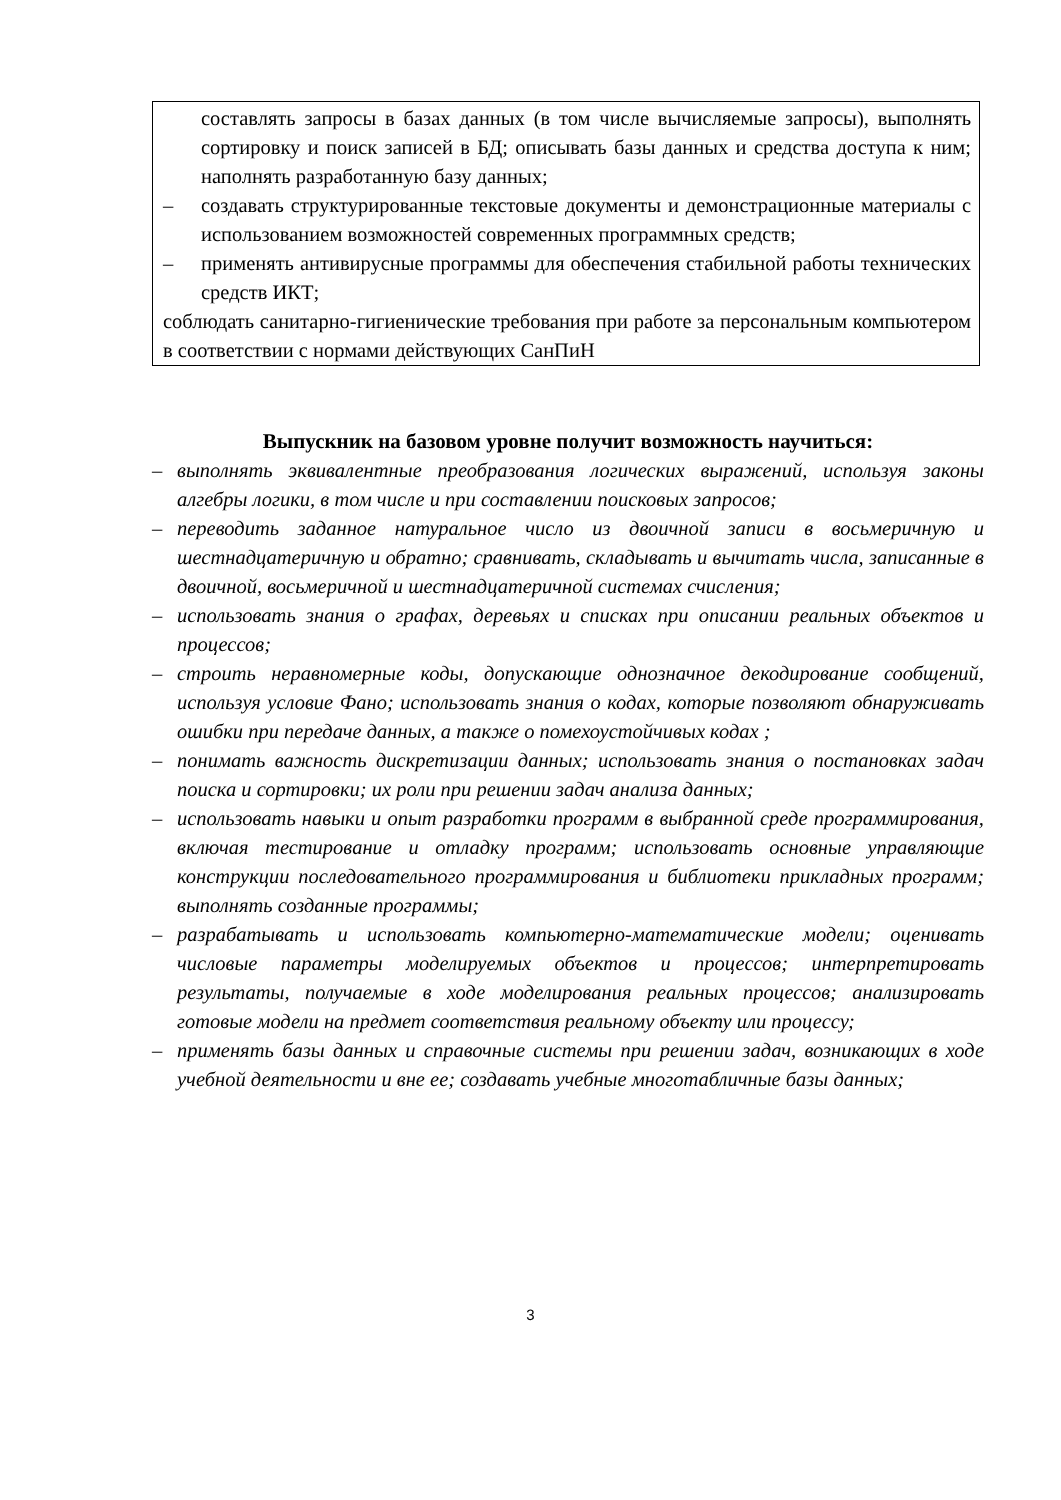составлять запросы в базах данных (в том числе вычисляемые запросы), выполнять сортировку и поиск записей в БД; описывать базы данных и средства доступа к ним; наполнять разработанную базу данных;
– создавать структурированные текстовые документы и демонстрационные материалы с использованием возможностей современных программных средств;
– применять антивирусные программы для обеспечения стабильной работы технических средств ИКТ;
соблюдать санитарно-гигиенические требования при работе за персональным компьютером в соответствии с нормами действующих СанПиН
Выпускник на базовом уровне получит возможность научиться:
– выполнять эквивалентные преобразования логических выражений, используя законы алгебры логики, в том числе и при составлении поисковых запросов;
– переводить заданное натуральное число из двоичной записи в восьмеричную и шестнадцатеричную и обратно; сравнивать, складывать и вычитать числа, записанные в двоичной, восьмеричной и шестнадцатеричной системах счисления;
– использовать знания о графах, деревьях и списках при описании реальных объектов и процессов;
– строить неравномерные коды, допускающие однозначное декодирование сообщений, используя условие Фано; использовать знания о кодах, которые позволяют обнаруживать ошибки при передаче данных, а также о помехоустойчивых кодах ;
– понимать важность дискретизации данных; использовать знания о постановках задач поиска и сортировки; их роли при решении задач анализа данных;
– использовать навыки и опыт разработки программ в выбранной среде программирования, включая тестирование и отладку программ; использовать основные управляющие конструкции последовательного программирования и библиотеки прикладных программ; выполнять созданные программы;
– разрабатывать и использовать компьютерно-математические модели; оценивать числовые параметры моделируемых объектов и процессов; интерпретировать результаты, получаемые в ходе моделирования реальных процессов; анализировать готовые модели на предмет соответствия реальному объекту или процессу;
– применять базы данных и справочные системы при решении задач, возникающих в ходе учебной деятельности и вне ее; создавать учебные многотабличные базы данных;
3